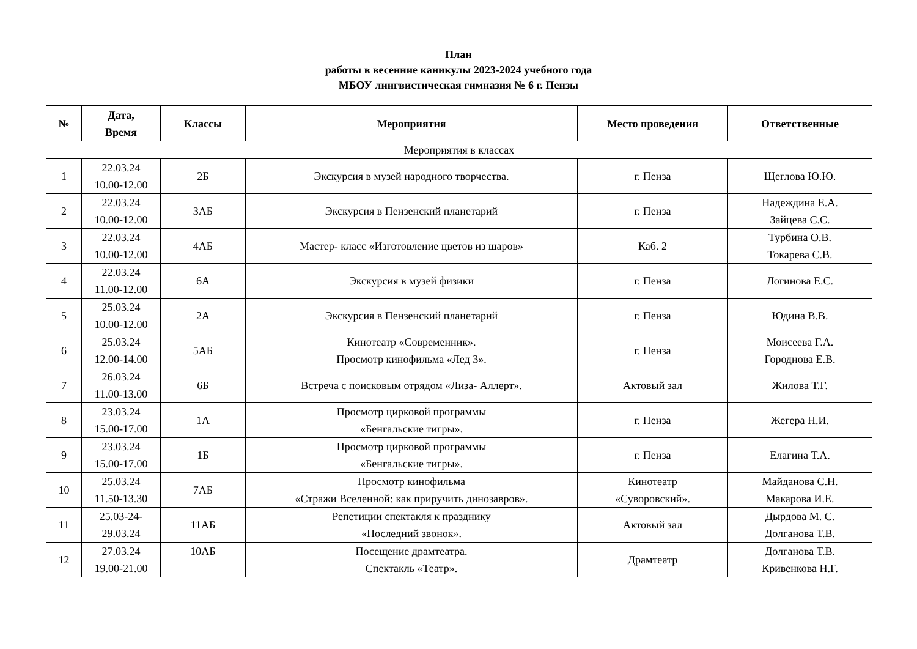План
работы в весенние каникулы 2023-2024 учебного года
МБОУ лингвистическая гимназия № 6 г. Пензы
| № | Дата, Время | Классы | Мероприятия | Место проведения | Ответственные |
| --- | --- | --- | --- | --- | --- |
| Мероприятия в классах | | | | | |
| 1 | 22.03.24 10.00-12.00 | 2Б | Экскурсия в музей народного творчества. | г. Пенза | Щеглова Ю.Ю. |
| 2 | 22.03.24 10.00-12.00 | 3АБ | Экскурсия в Пензенский планетарий | г. Пенза | Надеждина Е.А. Зайцева С.С. |
| 3 | 22.03.24 10.00-12.00 | 4АБ | Мастер- класс «Изготовление цветов из шаров» | Каб. 2 | Турбина О.В. Токарева С.В. |
| 4 | 22.03.24 11.00-12.00 | 6А | Экскурсия в музей физики | г. Пенза | Логинова Е.С. |
| 5 | 25.03.24 10.00-12.00 | 2А | Экскурсия в Пензенский планетарий | г. Пенза | Юдина В.В. |
| 6 | 25.03.24 12.00-14.00 | 5АБ | Кинотеатр «Современник». Просмотр кинофильма «Лед 3». | г. Пенза | Моисеева Г.А. Городнова Е.В. |
| 7 | 26.03.24 11.00-13.00 | 6Б | Встреча с поисковым отрядом «Лиза- Аллерт». | Актовый зал | Жилова Т.Г. |
| 8 | 23.03.24 15.00-17.00 | 1А | Просмотр цирковой программы «Бенгальские тигры». | г. Пенза | Жегера Н.И. |
| 9 | 23.03.24 15.00-17.00 | 1Б | Просмотр цирковой программы «Бенгальские тигры». | г. Пенза | Елагина Т.А. |
| 10 | 25.03.24 11.50-13.30 | 7АБ | Просмотр кинофильма «Стражи Вселенной: как приручить динозавров». | Кинотеатр «Суворовский». | Майданова С.Н. Макарова И.Е. |
| 11 | 25.03-24- 29.03.24 | 11АБ | Репетиции спектакля к празднику «Последний звонок». | Актовый зал | Дырдова М. С. Долганова Т.В. |
| 12 | 27.03.24 19.00-21.00 | 10АБ | Посещение драмтеатра. Спектакль «Театр». | Драмтеатр | Долганова Т.В. Кривенкова Н.Г. |